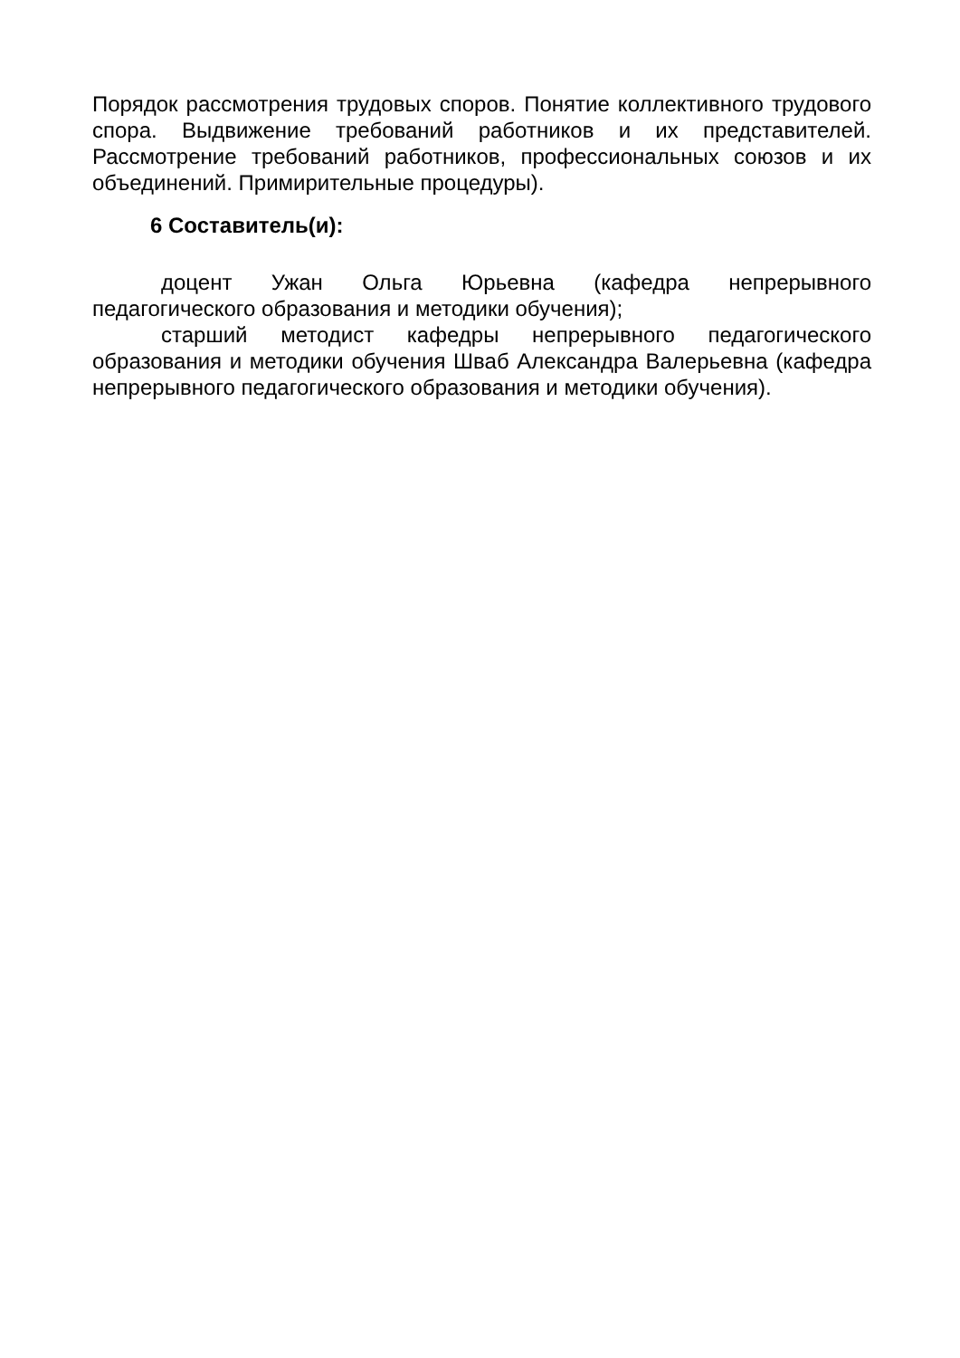Порядок рассмотрения трудовых споров. Понятие коллективного трудового спора. Выдвижение требований работников и их представителей. Рассмотрение требований работников, профессиональных союзов и их объединений. Примирительные процедуры).
6 Составитель(и):
доцент Ужан Ольга Юрьевна (кафедра непрерывного педагогического образования и методики обучения);
старший методист кафедры непрерывного педагогического образования и методики обучения Шваб Александра Валерьевна (кафедра непрерывного педагогического образования и методики обучения).